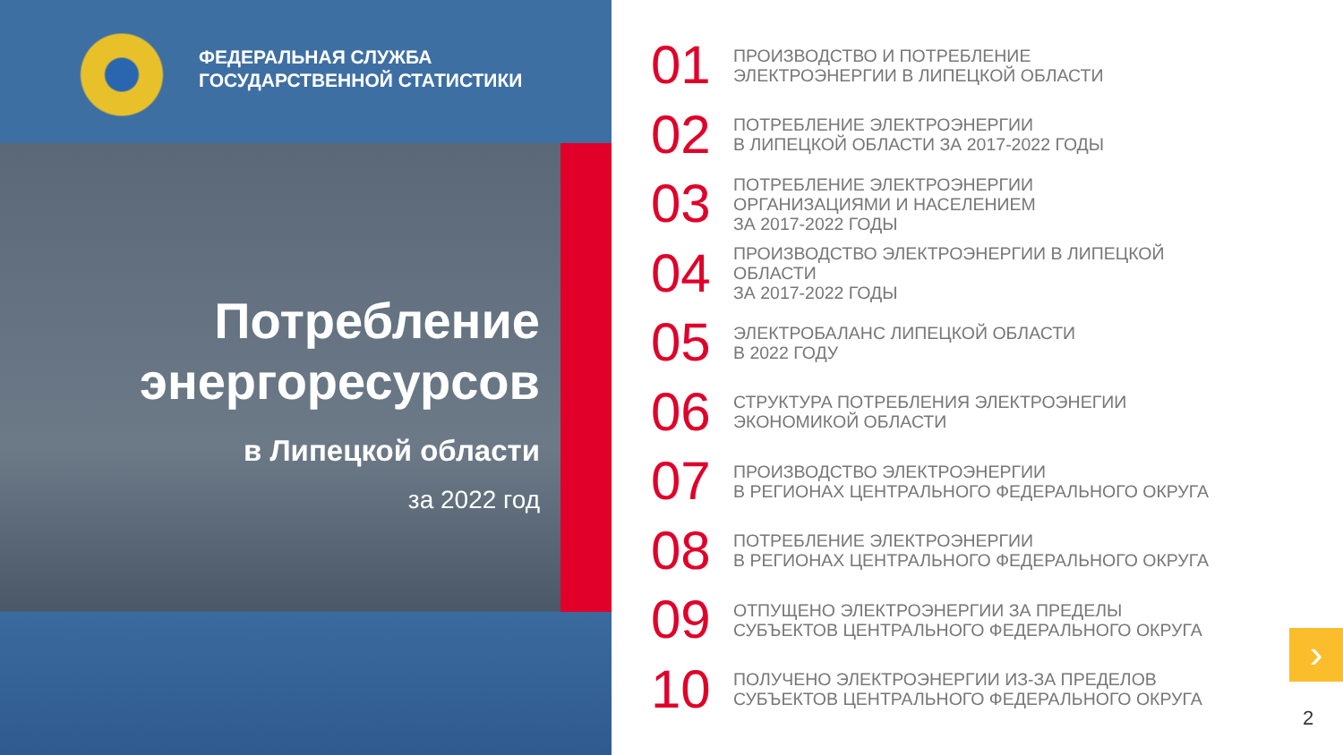ФЕДЕРАЛЬНАЯ СЛУЖБА
ГОСУДАРСТВЕННОЙ СТАТИСТИКИ
Потребление
энергоресурсов
в Липецкой области
за 2022 год
01
ПРОИЗВОДСТВО И ПОТРЕБЛЕНИЕ
ЭЛЕКТРОЭНЕРГИИ В ЛИПЕЦКОЙ ОБЛАСТИ
02
ПОТРЕБЛЕНИЕ ЭЛЕКТРОЭНЕРГИИ
В ЛИПЕЦКОЙ ОБЛАСТИ ЗА 2017-2022 ГОДЫ
03
ПОТРЕБЛЕНИЕ ЭЛЕКТРОЭНЕРГИИ
ОРГАНИЗАЦИЯМИ И НАСЕЛЕНИЕМ
ЗА 2017-2022 ГОДЫ
04
ПРОИЗВОДСТВО ЭЛЕКТРОЭНЕРГИИ В ЛИПЕЦКОЙ
ОБЛАСТИ
ЗА 2017-2022 ГОДЫ
05
ЭЛЕКТРОБАЛАНС ЛИПЕЦКОЙ ОБЛАСТИ
В 2022 ГОДУ
06
СТРУКТУРА ПОТРЕБЛЕНИЯ ЭЛЕКТРОЭНЕГИИ
ЭКОНОМИКОЙ ОБЛАСТИ
07
ПРОИЗВОДСТВО ЭЛЕКТРОЭНЕРГИИ
В РЕГИОНАХ ЦЕНТРАЛЬНОГО ФЕДЕРАЛЬНОГО ОКРУГА
08
ПОТРЕБЛЕНИЕ ЭЛЕКТРОЭНЕРГИИ
В РЕГИОНАХ ЦЕНТРАЛЬНОГО ФЕДЕРАЛЬНОГО ОКРУГА
09
ОТПУЩЕНО ЭЛЕКТРОЭНЕРГИИ ЗА ПРЕДЕЛЫ
СУБЪЕКТОВ ЦЕНТРАЛЬНОГО ФЕДЕРАЛЬНОГО ОКРУГА
10
ПОЛУЧЕНО ЭЛЕКТРОЭНЕРГИИ ИЗ-ЗА ПРЕДЕЛОВ
СУБЪЕКТОВ ЦЕНТРАЛЬНОГО ФЕДЕРАЛЬНОГО ОКРУГА
›
2